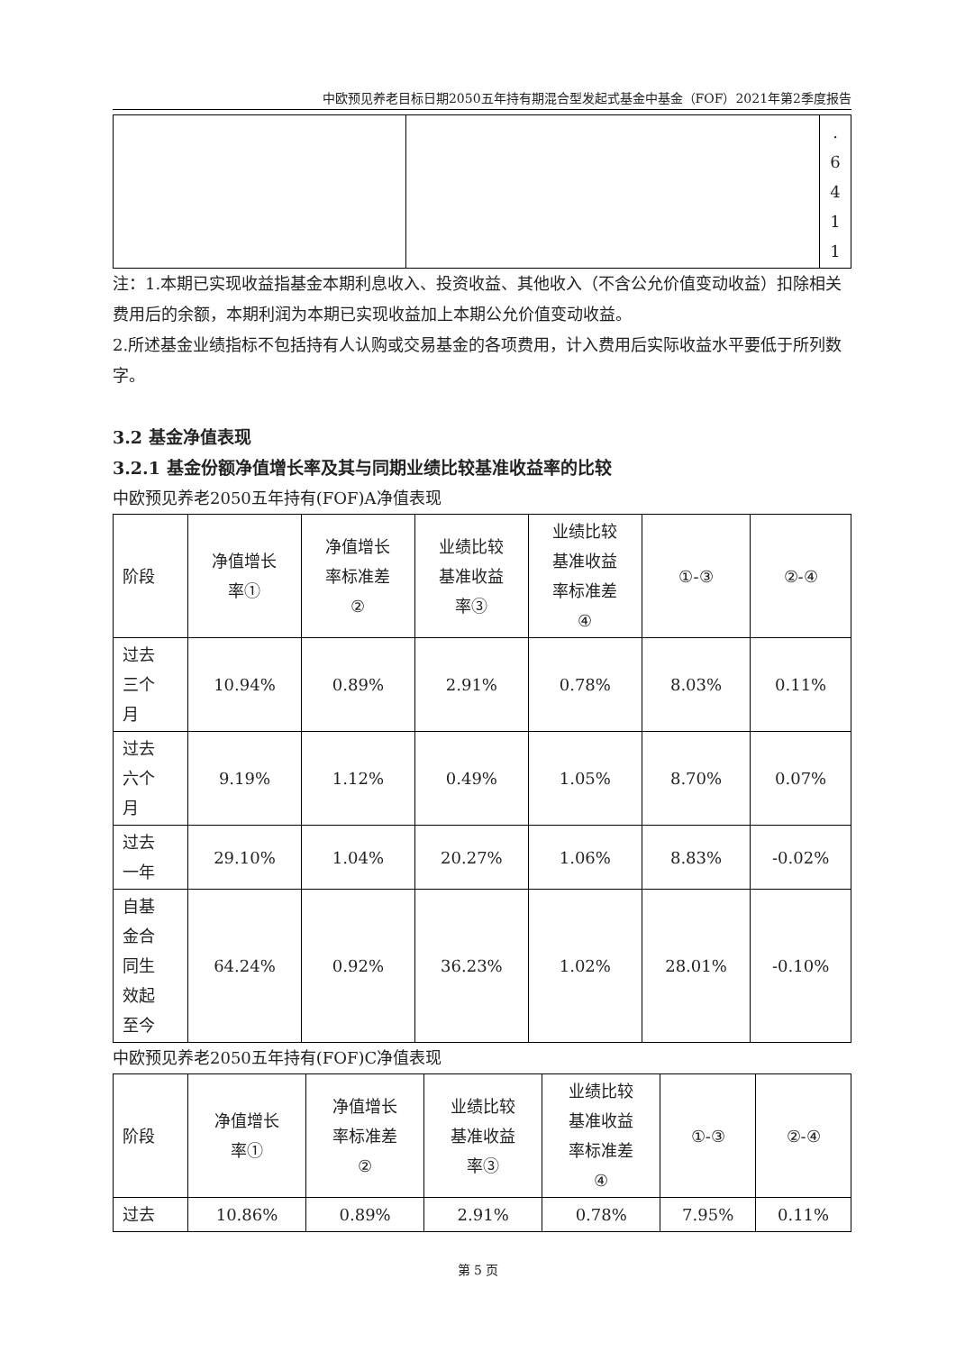中欧预见养老目标日期2050五年持有期混合型发起式基金中基金（FOF）2021年第2季度报告
| | | . 6 4 1 1 |
注：1.本期已实现收益指基金本期利息收入、投资收益、其他收入（不含公允价值变动收益）扣除相关费用后的余额，本期利润为本期已实现收益加上本期公允价值变动收益。
2.所述基金业绩指标不包括持有人认购或交易基金的各项费用，计入费用后实际收益水平要低于所列数字。
3.2 基金净值表现
3.2.1 基金份额净值增长率及其与同期业绩比较基准收益率的比较
中欧预见养老2050五年持有(FOF)A净值表现
| 阶段 | 净值增长 率① | 净值增长 率标准差 ② | 业绩比较 基准收益 率③ | 业绩比较 基准收益 率标准差 ④ | ①-③ | ②-④ |
| --- | --- | --- | --- | --- | --- | --- |
| 过去 三个 月 | 10.94% | 0.89% | 2.91% | 0.78% | 8.03% | 0.11% |
| 过去 六个 月 | 9.19% | 1.12% | 0.49% | 1.05% | 8.70% | 0.07% |
| 过去 一年 | 29.10% | 1.04% | 20.27% | 1.06% | 8.83% | -0.02% |
| 自基 金合 同生 效起 至今 | 64.24% | 0.92% | 36.23% | 1.02% | 28.01% | -0.10% |
中欧预见养老2050五年持有(FOF)C净值表现
| 阶段 | 净值增长 率① | 净值增长 率标准差 ② | 业绩比较 基准收益 率③ | 业绩比较 基准收益 率标准差 ④ | ①-③ | ②-④ |
| --- | --- | --- | --- | --- | --- | --- |
| 过去 | 10.86% | 0.89% | 2.91% | 0.78% | 7.95% | 0.11% |
第 5 页